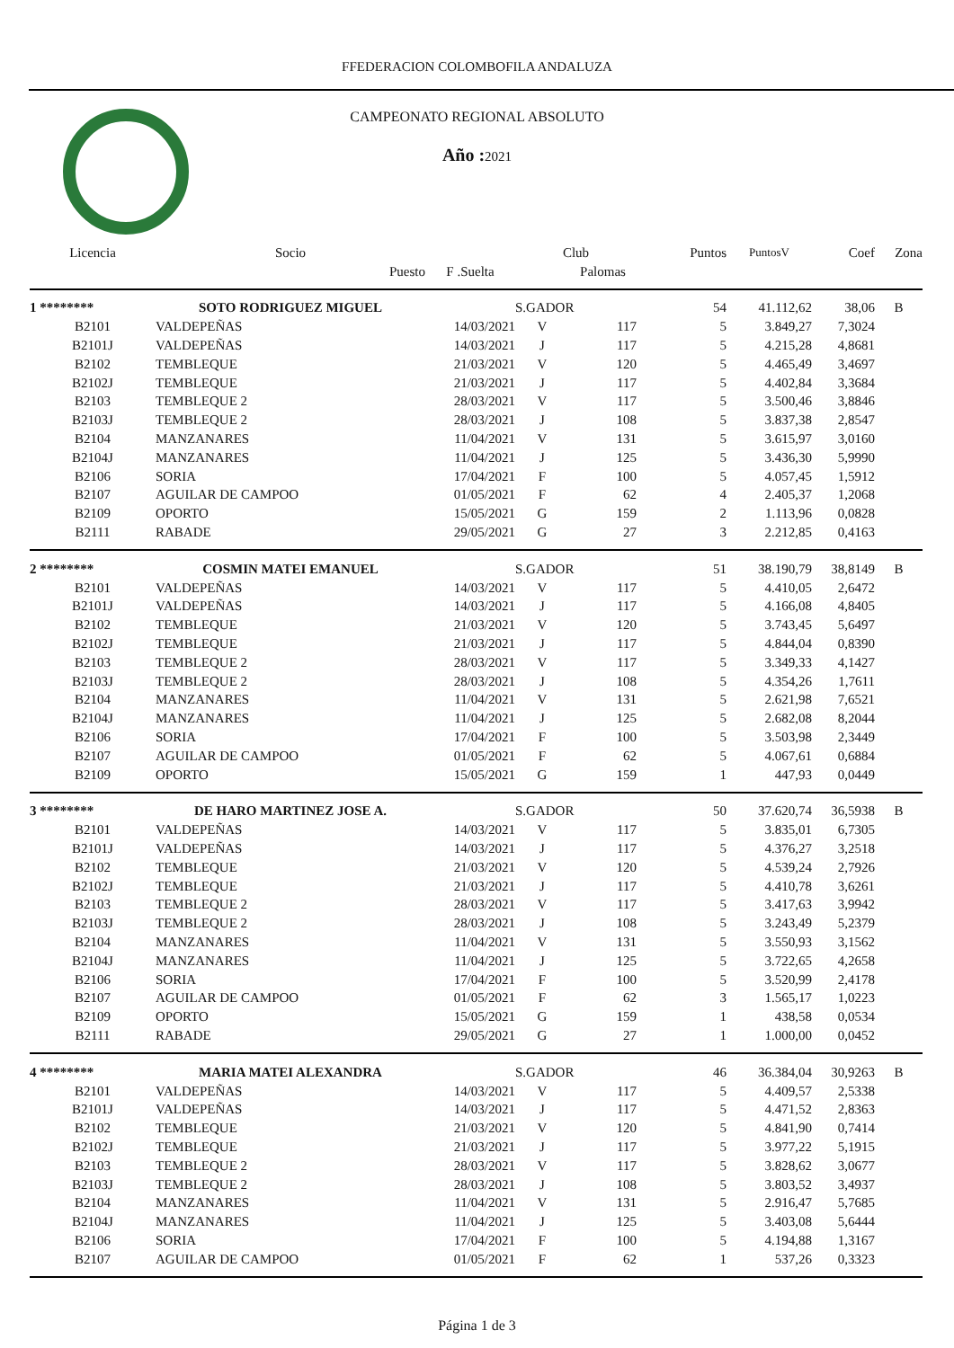FFEDERACION COLOMBOFILA ANDALUZA
CAMPEONATO REGIONAL ABSOLUTO
Año :2021
| Licencia | Socio | | Club | | Puntos | PuntosV | Coef | Zona |
| --- | --- | --- | --- | --- | --- | --- | --- | --- |
| | Puesto | F .Suelta | | Palomas | | | | |
| 1 ******** | SOTO RODRIGUEZ MIGUEL | | S.GADOR | | 54 | 41.112,62 | 38,06 | B |
| B2101 | VALDEPEÑAS | 14/03/2021 | V | 117 | 5 | 3.849,27 | 7,3024 | |
| B2101J | VALDEPEÑAS | 14/03/2021 | J | 117 | 5 | 4.215,28 | 4,8681 | |
| B2102 | TEMBLEQUE | 21/03/2021 | V | 120 | 5 | 4.465,49 | 3,4697 | |
| B2102J | TEMBLEQUE | 21/03/2021 | J | 117 | 5 | 4.402,84 | 3,3684 | |
| B2103 | TEMBLEQUE 2 | 28/03/2021 | V | 117 | 5 | 3.500,46 | 3,8846 | |
| B2103J | TEMBLEQUE 2 | 28/03/2021 | J | 108 | 5 | 3.837,38 | 2,8547 | |
| B2104 | MANZANARES | 11/04/2021 | V | 131 | 5 | 3.615,97 | 3,0160 | |
| B2104J | MANZANARES | 11/04/2021 | J | 125 | 5 | 3.436,30 | 5,9990 | |
| B2106 | SORIA | 17/04/2021 | F | 100 | 5 | 4.057,45 | 1,5912 | |
| B2107 | AGUILAR DE CAMPOO | 01/05/2021 | F | 62 | 4 | 2.405,37 | 1,2068 | |
| B2109 | OPORTO | 15/05/2021 | G | 159 | 2 | 1.113,96 | 0,0828 | |
| B2111 | RABADE | 29/05/2021 | G | 27 | 3 | 2.212,85 | 0,4163 | |
| 2 ******** | COSMIN MATEI EMANUEL | | S.GADOR | | 51 | 38.190,79 | 38,8149 | B |
| B2101 | VALDEPEÑAS | 14/03/2021 | V | 117 | 5 | 4.410,05 | 2,6472 | |
| B2101J | VALDEPEÑAS | 14/03/2021 | J | 117 | 5 | 4.166,08 | 4,8405 | |
| B2102 | TEMBLEQUE | 21/03/2021 | V | 120 | 5 | 3.743,45 | 5,6497 | |
| B2102J | TEMBLEQUE | 21/03/2021 | J | 117 | 5 | 4.844,04 | 0,8390 | |
| B2103 | TEMBLEQUE 2 | 28/03/2021 | V | 117 | 5 | 3.349,33 | 4,1427 | |
| B2103J | TEMBLEQUE 2 | 28/03/2021 | J | 108 | 5 | 4.354,26 | 1,7611 | |
| B2104 | MANZANARES | 11/04/2021 | V | 131 | 5 | 2.621,98 | 7,6521 | |
| B2104J | MANZANARES | 11/04/2021 | J | 125 | 5 | 2.682,08 | 8,2044 | |
| B2106 | SORIA | 17/04/2021 | F | 100 | 5 | 3.503,98 | 2,3449 | |
| B2107 | AGUILAR DE CAMPOO | 01/05/2021 | F | 62 | 5 | 4.067,61 | 0,6884 | |
| B2109 | OPORTO | 15/05/2021 | G | 159 | 1 | 447,93 | 0,0449 | |
| 3 ******** | DE HARO MARTINEZ JOSE A. | | S.GADOR | | 50 | 37.620,74 | 36,5938 | B |
| B2101 | VALDEPEÑAS | 14/03/2021 | V | 117 | 5 | 3.835,01 | 6,7305 | |
| B2101J | VALDEPEÑAS | 14/03/2021 | J | 117 | 5 | 4.376,27 | 3,2518 | |
| B2102 | TEMBLEQUE | 21/03/2021 | V | 120 | 5 | 4.539,24 | 2,7926 | |
| B2102J | TEMBLEQUE | 21/03/2021 | J | 117 | 5 | 4.410,78 | 3,6261 | |
| B2103 | TEMBLEQUE 2 | 28/03/2021 | V | 117 | 5 | 3.417,63 | 3,9942 | |
| B2103J | TEMBLEQUE 2 | 28/03/2021 | J | 108 | 5 | 3.243,49 | 5,2379 | |
| B2104 | MANZANARES | 11/04/2021 | V | 131 | 5 | 3.550,93 | 3,1562 | |
| B2104J | MANZANARES | 11/04/2021 | J | 125 | 5 | 3.722,65 | 4,2658 | |
| B2106 | SORIA | 17/04/2021 | F | 100 | 5 | 3.520,99 | 2,4178 | |
| B2107 | AGUILAR DE CAMPOO | 01/05/2021 | F | 62 | 3 | 1.565,17 | 1,0223 | |
| B2109 | OPORTO | 15/05/2021 | G | 159 | 1 | 438,58 | 0,0534 | |
| B2111 | RABADE | 29/05/2021 | G | 27 | 1 | 1.000,00 | 0,0452 | |
| 4 ******** | MARIA MATEI ALEXANDRA | | S.GADOR | | 46 | 36.384,04 | 30,9263 | B |
| B2101 | VALDEPEÑAS | 14/03/2021 | V | 117 | 5 | 4.409,57 | 2,5338 | |
| B2101J | VALDEPEÑAS | 14/03/2021 | J | 117 | 5 | 4.471,52 | 2,8363 | |
| B2102 | TEMBLEQUE | 21/03/2021 | V | 120 | 5 | 4.841,90 | 0,7414 | |
| B2102J | TEMBLEQUE | 21/03/2021 | J | 117 | 5 | 3.977,22 | 5,1915 | |
| B2103 | TEMBLEQUE 2 | 28/03/2021 | V | 117 | 5 | 3.828,62 | 3,0677 | |
| B2103J | TEMBLEQUE 2 | 28/03/2021 | J | 108 | 5 | 3.803,52 | 3,4937 | |
| B2104 | MANZANARES | 11/04/2021 | V | 131 | 5 | 2.916,47 | 5,7685 | |
| B2104J | MANZANARES | 11/04/2021 | J | 125 | 5 | 3.403,08 | 5,6444 | |
| B2106 | SORIA | 17/04/2021 | F | 100 | 5 | 4.194,88 | 1,3167 | |
| B2107 | AGUILAR DE CAMPOO | 01/05/2021 | F | 62 | 1 | 537,26 | 0,3323 | |
Página 1 de 3